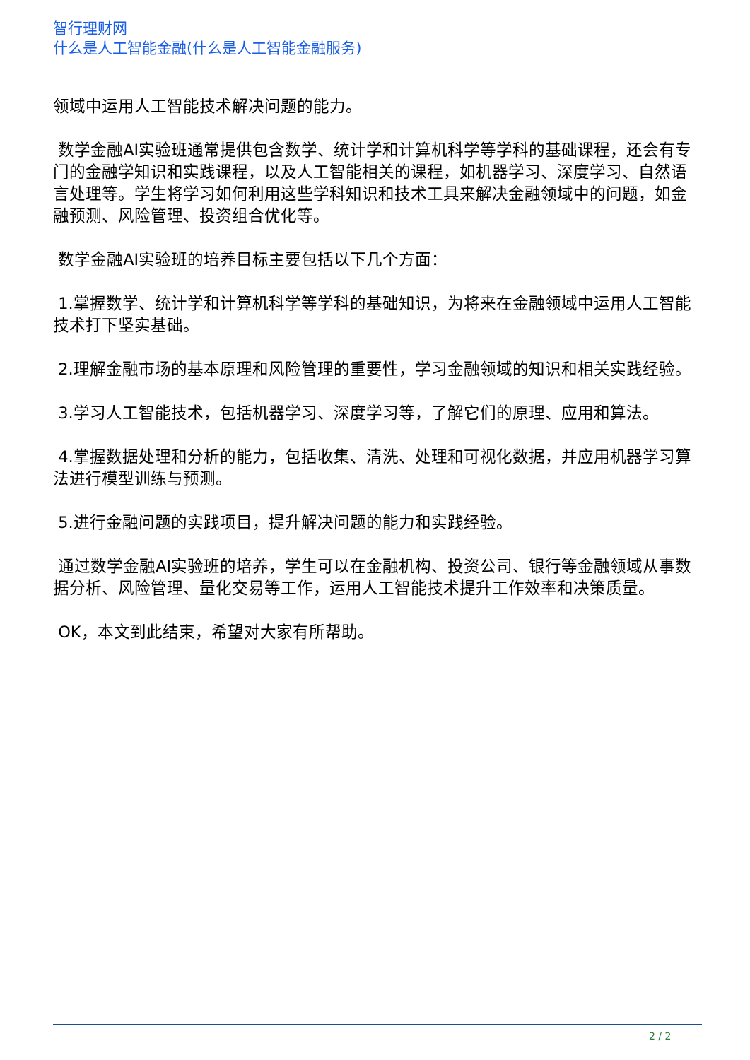智行理财网
什么是人工智能金融(什么是人工智能金融服务)
领域中运用人工智能技术解决问题的能力。
数学金融AI实验班通常提供包含数学、统计学和计算机科学等学科的基础课程，还会有专门的金融学知识和实践课程，以及人工智能相关的课程，如机器学习、深度学习、自然语言处理等。学生将学习如何利用这些学科知识和技术工具来解决金融领域中的问题，如金融预测、风险管理、投资组合优化等。
数学金融AI实验班的培养目标主要包括以下几个方面：
1.掌握数学、统计学和计算机科学等学科的基础知识，为将来在金融领域中运用人工智能技术打下坚实基础。
2.理解金融市场的基本原理和风险管理的重要性，学习金融领域的知识和相关实践经验。
3.学习人工智能技术，包括机器学习、深度学习等，了解它们的原理、应用和算法。
4.掌握数据处理和分析的能力，包括收集、清洗、处理和可视化数据，并应用机器学习算法进行模型训练与预测。
5.进行金融问题的实践项目，提升解决问题的能力和实践经验。
通过数学金融AI实验班的培养，学生可以在金融机构、投资公司、银行等金融领域从事数据分析、风险管理、量化交易等工作，运用人工智能技术提升工作效率和决策质量。
OK，本文到此结束，希望对大家有所帮助。
2 / 2